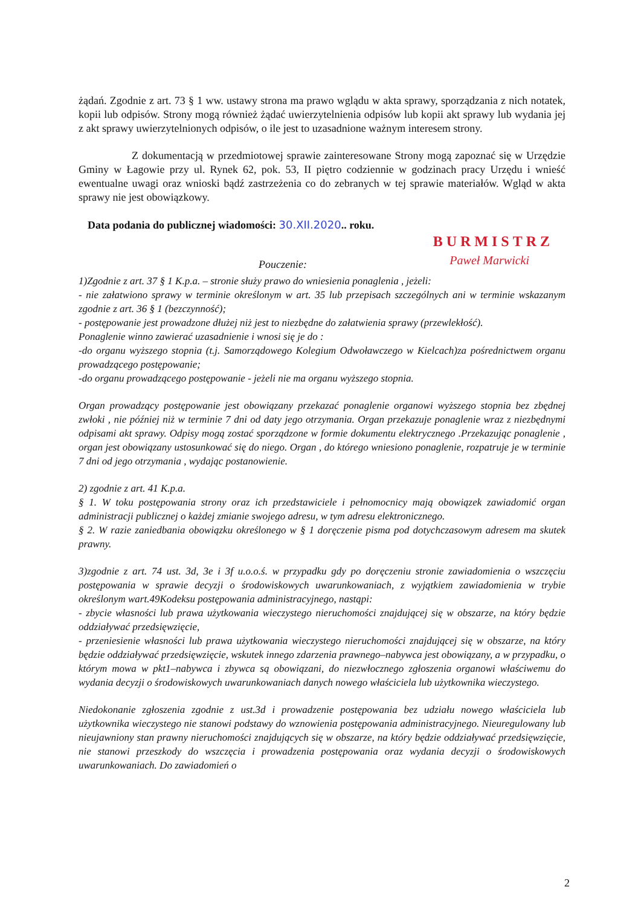żądań. Zgodnie z art. 73 § 1 ww. ustawy strona ma prawo wglądu w akta sprawy, sporządzania z nich notatek, kopii lub odpisów. Strony mogą również żądać uwierzytelnienia odpisów lub kopii akt sprawy lub wydania jej z akt sprawy uwierzytelnionych odpisów, o ile jest to uzasadnione ważnym interesem strony.
Z dokumentacją w przedmiotowej sprawie zainteresowane Strony mogą zapoznać się w Urzędzie Gminy w Łagowie przy ul. Rynek 62, pok. 53, II piętro codziennie w godzinach pracy Urzędu i wnieść ewentualne uwagi oraz wnioski bądź zastrzeżenia co do zebranych w tej sprawie materiałów. Wgląd w akta sprawy nie jest obowiązkowy.
Data podania do publicznej wiadomości: 30.XII.2020.. roku.
BURMISTRZ
Paweł Marwicki
Pouczenie:
1)Zgodnie z art. 37 § 1 K.p.a. – stronie służy prawo do wniesienia ponaglenia , jeżeli:
- nie załatwiono sprawy w terminie określonym w art. 35 lub przepisach szczególnych ani w terminie wskazanym zgodnie z art. 36 § 1 (bezczynność);
- postępowanie jest prowadzone dłużej niż jest to niezbędne do załatwienia sprawy (przewlekłość).
Ponaglenie winno zawierać uzasadnienie i wnosi się je do :
-do organu wyższego stopnia (t.j. Samorządowego Kolegium Odwoławczego w Kielcach)za pośrednictwem organu prowadzącego postępowanie;
-do organu prowadzącego postępowanie - jeżeli nie ma organu wyższego stopnia.
Organ prowadzący postępowanie jest obowiązany przekazać ponaglenie organowi wyższego stopnia bez zbędnej zwłoki , nie później niż w terminie 7 dni od daty jego otrzymania. Organ przekazuje ponaglenie wraz z niezbędnymi odpisami akt sprawy. Odpisy mogą zostać sporządzone w formie dokumentu elektrycznego .Przekazując ponaglenie , organ jest obowiązany ustosunkować się do niego. Organ , do którego wniesiono ponaglenie, rozpatruje je w terminie 7 dni od jego otrzymania , wydając postanowienie.
2) zgodnie z art. 41 K.p.a.
§ 1. W toku postępowania strony oraz ich przedstawiciele i pełnomocnicy mają obowiązek zawiadomić organ administracji publicznej o każdej zmianie swojego adresu, w tym adresu elektronicznego.
§ 2. W razie zaniedbania obowiązku określonego w § 1 doręczenie pisma pod dotychczasowym adresem ma skutek prawny.
3)zgodnie z art. 74 ust. 3d, 3e i 3f u.o.o.ś. w przypadku gdy po doręczeniu stronie zawiadomienia o wszczęciu postępowania w sprawie decyzji o środowiskowych uwarunkowaniach, z wyjątkiem zawiadomienia w trybie określonym wart.49Kodeksu postępowania administracyjnego, nastąpi:
- zbycie własności lub prawa użytkowania wieczystego nieruchomości znajdującej się w obszarze, na który będzie oddziaływać przedsięwzięcie,
- przeniesienie własności lub prawa użytkowania wieczystego nieruchomości znajdującej się w obszarze, na który będzie oddziaływać przedsięwzięcie, wskutek innego zdarzenia prawnego–nabywca jest obowiązany, a w przypadku, o którym mowa w pkt1–nabywca i zbywca są obowiązani, do niezwłocznego zgłoszenia organowi właściwemu do wydania decyzji o środowiskowych uwarunkowaniach danych nowego właściciela lub użytkownika wieczystego.
Niedokonanie zgłoszenia zgodnie z ust.3d i prowadzenie postępowania bez udziału nowego właściciela lub użytkownika wieczystego nie stanowi podstawy do wznowienia postępowania administracyjnego. Nieuregulowany lub nieujawniony stan prawny nieruchomości znajdujących się w obszarze, na który będzie oddziaływać przedsięwzięcie, nie stanowi przeszkody do wszczęcia i prowadzenia postępowania oraz wydania decyzji o środowiskowych uwarunkowaniach. Do zawiadomień o
2